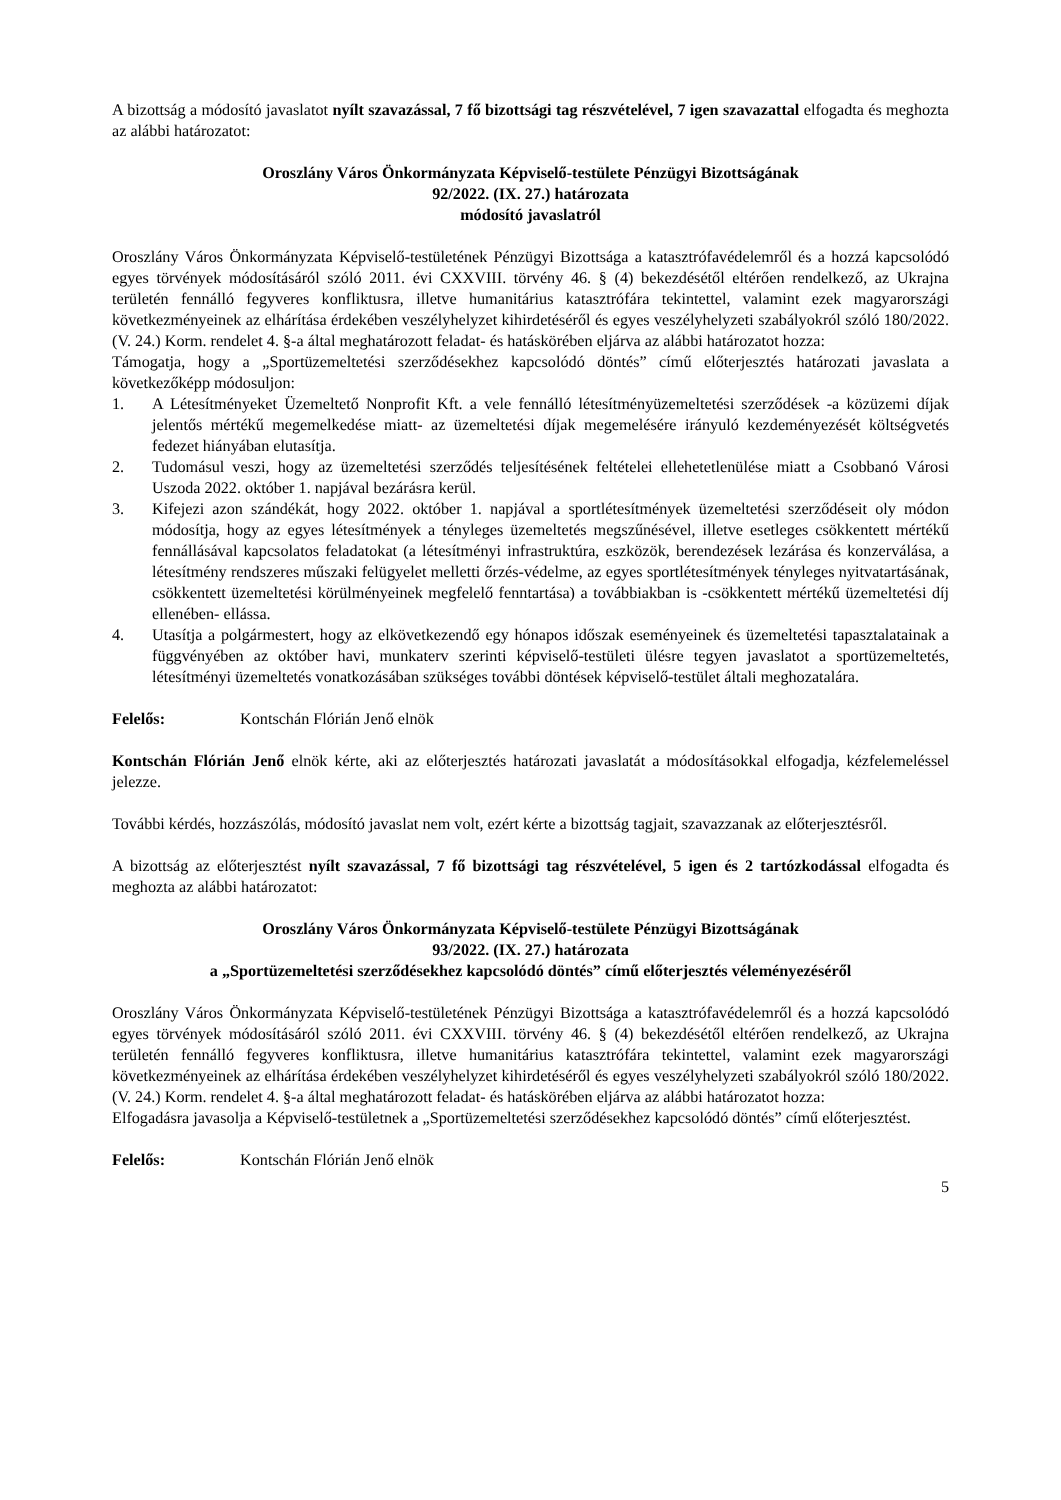A bizottság a módosító javaslatot nyílt szavazással, 7 fő bizottsági tag részvételével, 7 igen szavazattal elfogadta és meghozta az alábbi határozatot:
Oroszlány Város Önkormányzata Képviselő-testülete Pénzügyi Bizottságának
92/2022. (IX. 27.) határozata
módosító javaslatról
Oroszlány Város Önkormányzata Képviselő-testületének Pénzügyi Bizottsága a katasztrófavédelemről és a hozzá kapcsolódó egyes törvények módosításáról szóló 2011. évi CXXVIII. törvény 46. § (4) bekezdésétől eltérően rendelkező, az Ukrajna területén fennálló fegyveres konfliktusra, illetve humanitárius katasztrófára tekintettel, valamint ezek magyarországi következményeinek az elhárítása érdekében veszélyhelyzet kihirdetéséről és egyes veszélyhelyzeti szabályokról szóló 180/2022. (V. 24.) Korm. rendelet 4. §-a által meghatározott feladat- és hatáskörében eljárva az alábbi határozatot hozza:
Támogatja, hogy a „Sportüzemeltetési szerződésekhez kapcsolódó döntés” című előterjesztés határozati javaslata a következőképp módosuljon:
1. A Létesítményeket Üzemeltető Nonprofit Kft. a vele fennálló létesítményüzemeltetési szerződések -a közüzemi díjak jelentős mértékű megemelkedése miatt- az üzemeltetési díjak megemelésére irányuló kezdeményezését költségvetés fedezet hiányában elutasítja.
2. Tudomásul veszi, hogy az üzemeltetési szerződés teljesítésének feltételei ellehetetlenülése miatt a Csobbanó Városi Uszoda 2022. október 1. napjával bezárásra kerül.
3. Kifejezi azon szándékát, hogy 2022. október 1. napjával a sportlétesítmények üzemeltetési szerződéseit oly módon módosítja, hogy az egyes létesítmények a tényleges üzemeltetés megszűnésével, illetve esetleges csökkentett mértékű fennállásával kapcsolatos feladatokat (a létesítményi infrastruktúra, eszközök, berendezések lezárása és konzerválása, a létesítmény rendszeres műszaki felügyelet melletti őrzés-védelme, az egyes sportlétesítmények tényleges nyitvatartásának, csökkentett üzemeltetési körülményeinek megfelelő fenntartása) a továbbiakban is -csökkentett mértékű üzemeltetési díj ellenében- ellássa.
4. Utasítja a polgármestert, hogy az elkövetkezendő egy hónapos időszak eseményeinek és üzemeltetési tapasztalatainak a függvényében az október havi, munkaterv szerinti képviselő-testületi ülésre tegyen javaslatot a sportüzemeltetés, létesítményi üzemeltetés vonatkozásában szükséges további döntések képviselő-testület általi meghozatalára.
Felelős: Kontschán Flórián Jenő elnök
Kontschán Flórián Jenő elnök kérte, aki az előterjesztés határozati javaslatát a módosításokkal elfogadja, kézfelemeléssel jelezze.
További kérdés, hozzászólás, módosító javaslat nem volt, ezért kérte a bizottság tagjait, szavazzanak az előterjesztésről.
A bizottság az előterjesztést nyílt szavazással, 7 fő bizottsági tag részvételével, 5 igen és 2 tartózkodással elfogadta és meghozta az alábbi határozatot:
Oroszlány Város Önkormányzata Képviselő-testülete Pénzügyi Bizottságának
93/2022. (IX. 27.) határozata
a „Sportüzemeltetési szerződésekhez kapcsolódó döntés” című előterjesztés véleményezéséről
Oroszlány Város Önkormányzata Képviselő-testületének Pénzügyi Bizottsága a katasztrófavédelemről és a hozzá kapcsolódó egyes törvények módosításáról szóló 2011. évi CXXVIII. törvény 46. § (4) bekezdésétől eltérően rendelkező, az Ukrajna területén fennálló fegyveres konfliktusra, illetve humanitárius katasztrófára tekintettel, valamint ezek magyarországi következményeinek az elhárítása érdekében veszélyhelyzet kihirdetéséről és egyes veszélyhelyzeti szabályokról szóló 180/2022. (V. 24.) Korm. rendelet 4. §-a által meghatározott feladat- és hatáskörében eljárva az alábbi határozatot hozza:
Elfogadásra javasolja a Képviselő-testületnek a „Sportüzemeltetési szerződésekhez kapcsolódó döntés” című előterjesztést.
Felelős: Kontschán Flórián Jenő elnök
5